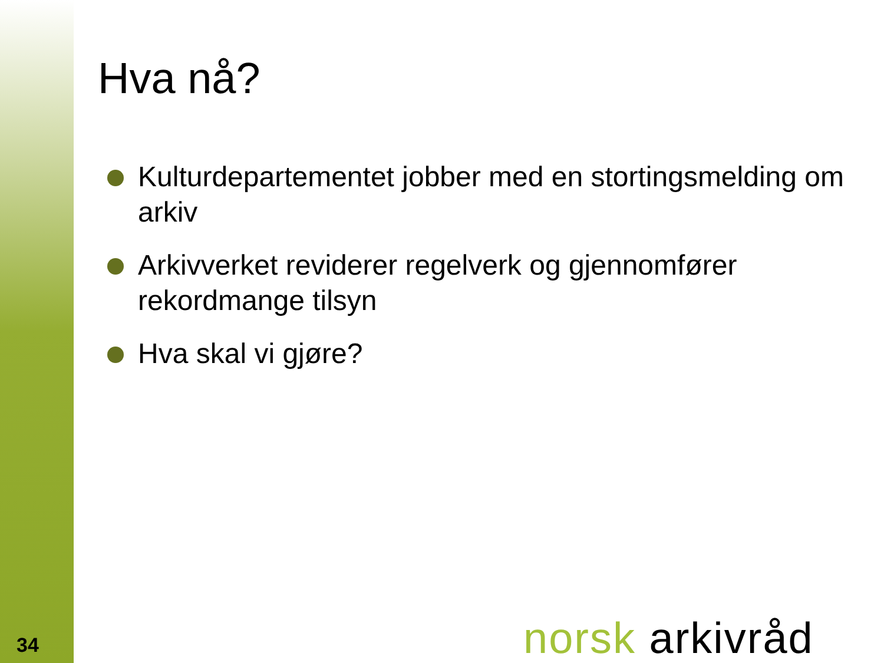Hva nå?
Kulturdepartementet jobber med en stortingsmelding om arkiv
Arkivverket reviderer regelverk og gjennomfører rekordmange tilsyn
Hva skal vi gjøre?
34 norsk arkivråd